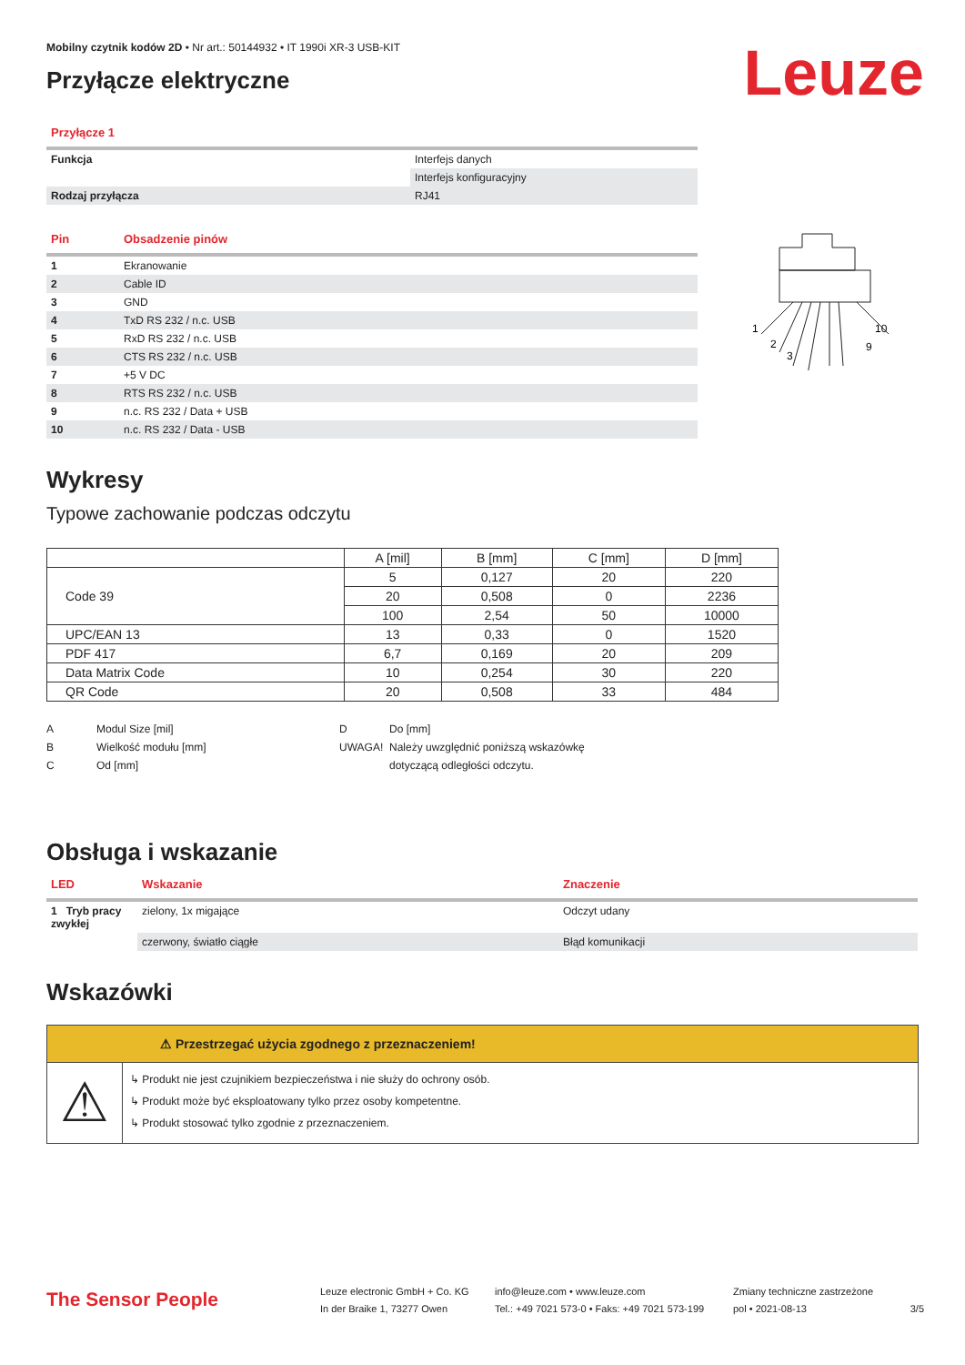Mobilny czytnik kodów 2D • Nr art.: 50144932 • IT 1990i XR-3 USB-KIT
Leuze
Przyłącze elektryczne
| Przyłącze 1 | |
| Funkcja | Interfejs danych |
| | Interfejs konfiguracyjny |
| Rodzaj przyłącza | RJ41 |
| Pin | Obsadzenie pinów |
| 1 | Ekranowanie |
| 2 | Cable ID |
| 3 | GND |
| 4 | TxD RS 232 / n.c. USB |
| 5 | RxD RS 232 / n.c. USB |
| 6 | CTS RS 232 / n.c. USB |
| 7 | +5 V DC |
| 8 | RTS RS 232 / n.c. USB |
| 9 | n.c. RS 232 / Data + USB |
| 10 | n.c. RS 232 / Data - USB |
1
2
3
10
9
Wykresy
Typowe zachowanie podczas odczytu
| | A [mil] | B [mm] | C [mm] | D [mm] |
| --- | --- | --- | --- | --- |
| Code 39 | 5 | 0,127 | 20 | 220 |
| | 20 | 0,508 | 0 | 2236 |
| | 100 | 2,54 | 50 | 10000 |
| UPC/EAN 13 | 13 | 0,33 | 0 | 1520 |
| PDF 417 | 6,7 | 0,169 | 20 | 209 |
| Data Matrix Code | 10 | 0,254 | 30 | 220 |
| QR Code | 20 | 0,508 | 33 | 484 |
A Modul Size [mil]
B Wielkość modułu [mm]
C Od [mm]
D Do [mm]
UWAGA! Należy uwzględnić poniższą wskazówkę
dotyczącą odległości odczytu.
Obsługa i wskazanie
| LED | Wskazanie | Znaczenie |
| 1 Tryb pracy zwykłej | zielony, 1x migające | Odczyt udany |
| | czerwony, światło ciągłe | Błąd komunikacji |
Wskazówki
⚠ Przestrzegać użycia zgodnego z przeznaczeniem!
⚠
↳ Produkt nie jest czujnikiem bezpieczeństwa i nie służy do ochrony osób.
↳ Produkt może być eksploatowany tylko przez osoby kompetentne.
↳ Produkt stosować tylko zgodnie z przeznaczeniem.
The Sensor People
Leuze electronic GmbH + Co. KG
In der Braike 1, 73277 Owen
info@leuze.com • www.leuze.com
Tel.: +49 7021 573-0 • Faks: +49 7021 573-199
Zmiany techniczne zastrzeżone
pol • 2021-08-13
3/5